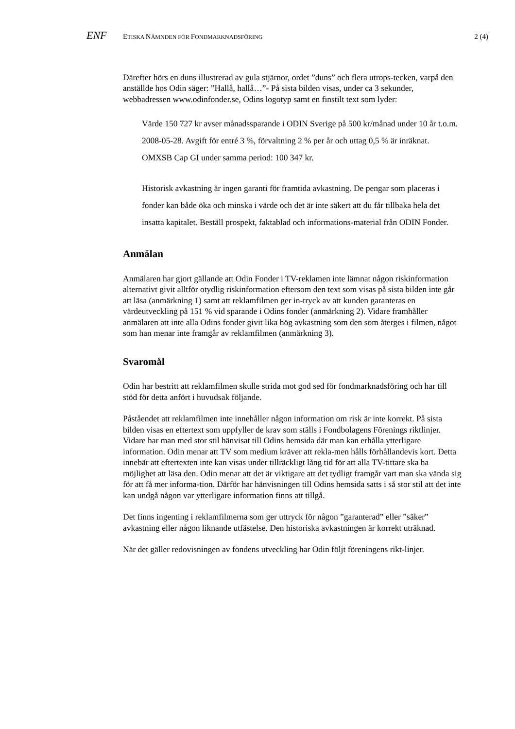ENF
ETISKA NÄMNDEN FÖR FONDMARKNADSFÖRING
2 (4)
Därefter hörs en duns illustrerad av gula stjärnor, ordet ”duns” och flera utrops-tecken, varpå den anställde hos Odin säger: ”Hallå, hallå…”- På sista bilden visas, under ca 3 sekunder, webbadressen www.odinfonder.se, Odins logotyp samt en finstilt text som lyder:
Värde 150 727 kr avser månadssparande i ODIN Sverige på 500 kr/månad under 10 år t.o.m. 2008-05-28. Avgift för entré 3 %, förvaltning 2 % per år och uttag 0,5 % är inräknat. OMXSB Cap GI under samma period: 100 347 kr.
Historisk avkastning är ingen garanti för framtida avkastning. De pengar som placeras i fonder kan både öka och minska i värde och det är inte säkert att du får tillbaka hela det insatta kapitalet. Beställ prospekt, faktablad och informations-material från ODIN Fonder.
Anmälan
Anmälaren har gjort gällande att Odin Fonder i TV-reklamen inte lämnat någon riskinformation alternativt givit alltför otydlig riskinformation eftersom den text som visas på sista bilden inte går att läsa (anmärkning 1) samt att reklamfilmen ger in-tryck av att kunden garanteras en värdeutveckling på 151 % vid sparande i Odins fonder (anmärkning 2). Vidare framhåller anmälaren att inte alla Odins fonder givit lika hög avkastning som den som återges i filmen, något som han menar inte framgår av reklamfilmen (anmärkning 3).
Svaromål
Odin har bestritt att reklamfilmen skulle strida mot god sed för fondmarknadsföring och har till stöd för detta anfört i huvudsak följande.
Påståendet att reklamfilmen inte innehåller någon information om risk är inte korrekt. På sista bilden visas en eftertext som uppfyller de krav som ställs i Fondbolagens Förenings riktlinjer. Vidare har man med stor stil hänvisat till Odins hemsida där man kan erhålla ytterligare information. Odin menar att TV som medium kräver att rekla-men hålls förhållandevis kort. Detta innebär att eftertexten inte kan visas under tillräckligt lång tid för att alla TV-tittare ska ha möjlighet att läsa den. Odin menar att det är viktigare att det tydligt framgår vart man ska vända sig för att få mer informa-tion. Därför har hänvisningen till Odins hemsida satts i så stor stil att det inte kan undgå någon var ytterligare information finns att tillgå.
Det finns ingenting i reklamfilmerna som ger uttryck för någon ”garanterad” eller ”säker” avkastning eller någon liknande utfästelse. Den historiska avkastningen är korrekt uträknad.
När det gäller redovisningen av fondens utveckling har Odin följt föreningens rikt-linjer.